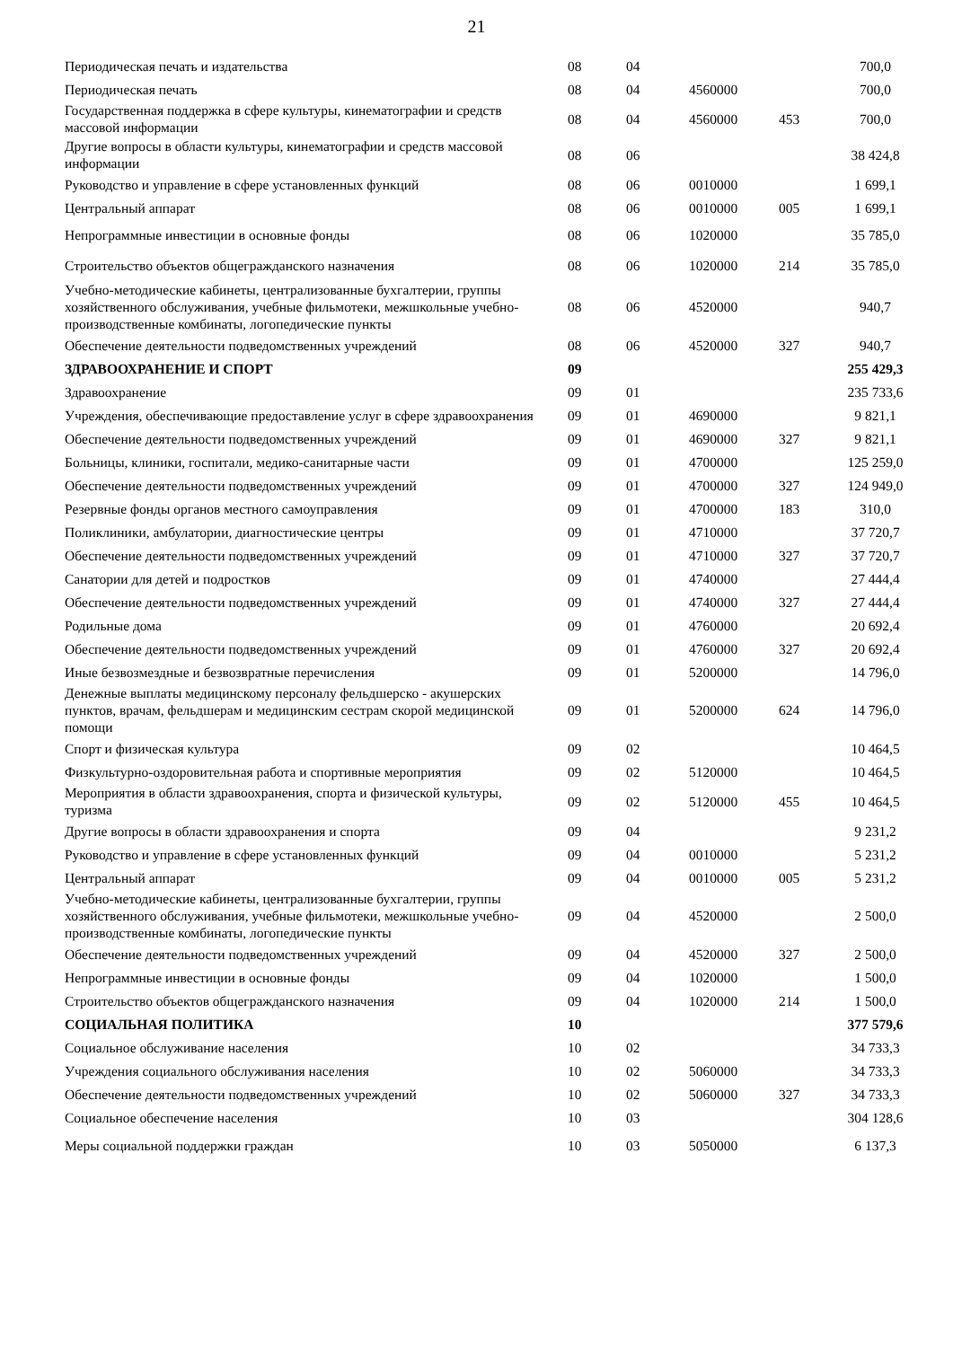21
| Периодическая печать и издательства | 08 | 04 | | | 700,0 |
| Периодическая печать | 08 | 04 | 4560000 | | 700,0 |
| Государственная поддержка в сфере культуры, кинематографии и средств массовой информации | 08 | 04 | 4560000 | 453 | 700,0 |
| Другие вопросы в области культуры, кинематографии и средств массовой информации | 08 | 06 | | | 38 424,8 |
| Руководство и управление в сфере установленных функций | 08 | 06 | 0010000 | | 1 699,1 |
| Центральный аппарат | 08 | 06 | 0010000 | 005 | 1 699,1 |
| Непрограммные инвестиции в основные фонды | 08 | 06 | 1020000 | | 35 785,0 |
| Строительство объектов общегражданского назначения | 08 | 06 | 1020000 | 214 | 35 785,0 |
| Учебно-методические кабинеты, централизованные бухгалтерии, группы хозяйственного обслуживания, учебные фильмотеки, межшкольные учебно-производственные комбинаты, логопедические пункты | 08 | 06 | 4520000 | | 940,7 |
| Обеспечение деятельности подведомственных учреждений | 08 | 06 | 4520000 | 327 | 940,7 |
| ЗДРАВООХРАНЕНИЕ И СПОРТ | 09 | | | | 255 429,3 |
| Здравоохранение | 09 | 01 | | | 235 733,6 |
| Учреждения, обеспечивающие предоставление услуг в сфере здравоохранения | 09 | 01 | 4690000 | | 9 821,1 |
| Обеспечение деятельности подведомственных учреждений | 09 | 01 | 4690000 | 327 | 9 821,1 |
| Больницы, клиники, госпитали, медико-санитарные части | 09 | 01 | 4700000 | | 125 259,0 |
| Обеспечение деятельности подведомственных учреждений | 09 | 01 | 4700000 | 327 | 124 949,0 |
| Резервные фонды органов местного самоуправления | 09 | 01 | 4700000 | 183 | 310,0 |
| Поликлиники, амбулатории, диагностические центры | 09 | 01 | 4710000 | | 37 720,7 |
| Обеспечение деятельности подведомственных учреждений | 09 | 01 | 4710000 | 327 | 37 720,7 |
| Санатории для детей и подростков | 09 | 01 | 4740000 | | 27 444,4 |
| Обеспечение деятельности подведомственных учреждений | 09 | 01 | 4740000 | 327 | 27 444,4 |
| Родильные дома | 09 | 01 | 4760000 | | 20 692,4 |
| Обеспечение деятельности подведомственных учреждений | 09 | 01 | 4760000 | 327 | 20 692,4 |
| Иные безвозмездные и безвозвратные перечисления | 09 | 01 | 5200000 | | 14 796,0 |
| Денежные выплаты медицинскому персоналу фельдшерско - акушерских пунктов, врачам, фельдшерам и медицинским сестрам скорой медицинской помощи | 09 | 01 | 5200000 | 624 | 14 796,0 |
| Спорт и физическая культура | 09 | 02 | | | 10 464,5 |
| Физкультурно-оздоровительная работа и спортивные мероприятия | 09 | 02 | 5120000 | | 10 464,5 |
| Мероприятия в области здравоохранения, спорта и физической культуры, туризма | 09 | 02 | 5120000 | 455 | 10 464,5 |
| Другие вопросы в области здравоохранения и спорта | 09 | 04 | | | 9 231,2 |
| Руководство и управление в сфере установленных функций | 09 | 04 | 0010000 | | 5 231,2 |
| Центральный аппарат | 09 | 04 | 0010000 | 005 | 5 231,2 |
| Учебно-методические кабинеты, централизованные бухгалтерии, группы хозяйственного обслуживания, учебные фильмотеки, межшкольные учебно-производственные комбинаты, логопедические пункты | 09 | 04 | 4520000 | | 2 500,0 |
| Обеспечение деятельности подведомственных учреждений | 09 | 04 | 4520000 | 327 | 2 500,0 |
| Непрограммные инвестиции в основные фонды | 09 | 04 | 1020000 | | 1 500,0 |
| Строительство объектов общегражданского назначения | 09 | 04 | 1020000 | 214 | 1 500,0 |
| СОЦИАЛЬНАЯ ПОЛИТИКА | 10 | | | | 377 579,6 |
| Социальное обслуживание населения | 10 | 02 | | | 34 733,3 |
| Учреждения социального обслуживания населения | 10 | 02 | 5060000 | | 34 733,3 |
| Обеспечение деятельности подведомственных учреждений | 10 | 02 | 5060000 | 327 | 34 733,3 |
| Социальное обеспечение населения | 10 | 03 | | | 304 128,6 |
| Меры социальной поддержки граждан | 10 | 03 | 5050000 | | 6 137,3 |